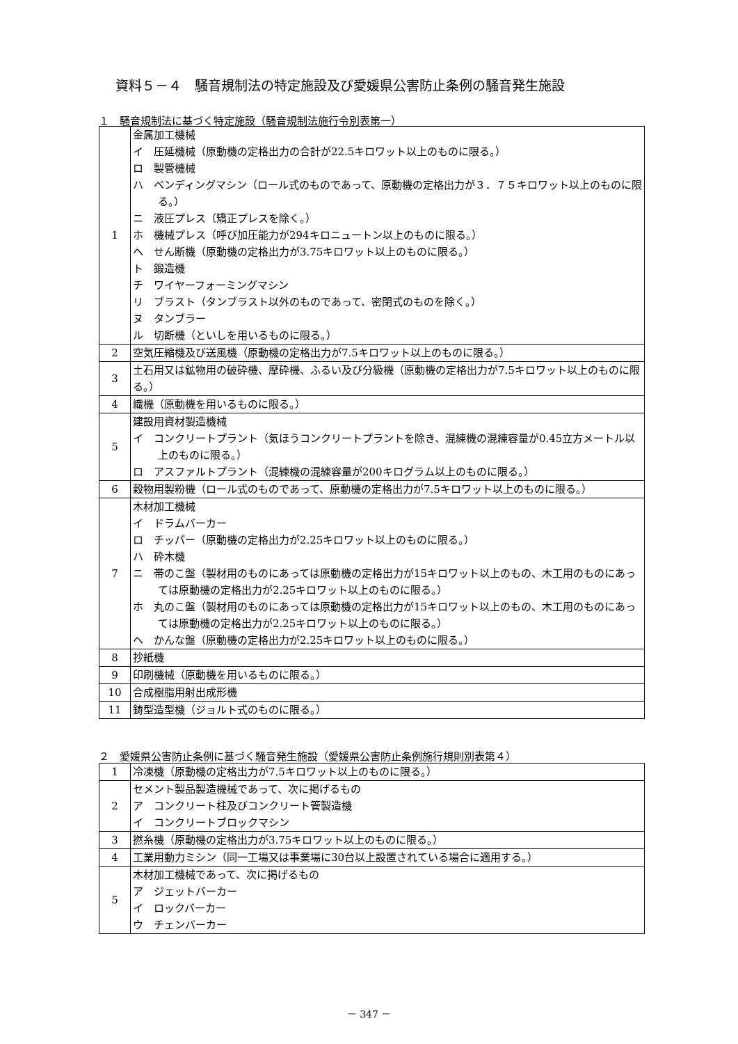資料５－４　騒音規制法の特定施設及び愛媛県公害防止条例の騒音発生施設
１　騒音規制法に基づく特定施設（騒音規制法施行令別表第一）
| 1 | 金属加工機械 イ 圧延機械（原動機の定格出力の合計が22.5キロワット以上のものに限る。） ロ 製管機械 ハ ベンディングマシン（ロール式のものであって、原動機の定格出力が３．７５キロワット以上のものに限る。） ニ 液圧プレス（矯正プレスを除く。） ホ 機械プレス（呼び加圧能力が294キロニュートン以上のものに限る。） ヘ せん断機（原動機の定格出力が3.75キロワット以上のものに限る。） ト 鍛造機 チ ワイヤーフォーミングマシン リ ブラスト（タンブラスト以外のものであって、密閉式のものを除く。） ヌ タンブラー ル 切断機（といしを用いるものに限る。） |
| 2 | 空気圧縮機及び送風機（原動機の定格出力が7.5キロワット以上のものに限る。） |
| 3 | 土石用又は鉱物用の破砕機、摩砕機、ふるい及び分級機（原動機の定格出力が7.5キロワット以上のものに限る。） |
| 4 | 織機（原動機を用いるものに限る。） |
| 5 | 建設用資材製造機械 イ コンクリートプラント（気ほうコンクリートプラントを除き、混練機の混練容量が0.45立方メートル以上のものに限る。） ロ アスファルトプラント（混練機の混練容量が200キログラム以上のものに限る。） |
| 6 | 穀物用製粉機（ロール式のものであって、原動機の定格出力が7.5キロワット以上のものに限る。） |
| 7 | 木材加工機械 イ ドラムバーカー ロ チッパー（原動機の定格出力が2.25キロワット以上のものに限る。） ハ 砕木機 ニ 帯のこ盤（製材用のものにあっては原動機の定格出力が15キロワット以上のもの、木工用のものにあっては原動機の定格出力が2.25キロワット以上のものに限る。） ホ 丸のこ盤（製材用のものにあっては原動機の定格出力が15キロワット以上のもの、木工用のものにあっては原動機の定格出力が2.25キロワット以上のものに限る。） ヘ かんな盤（原動機の定格出力が2.25キロワット以上のものに限る。） |
| 8 | 抄紙機 |
| 9 | 印刷機械（原動機を用いるものに限る。） |
| 10 | 合成樹脂用射出成形機 |
| 11 | 鋳型造型機（ジョルト式のものに限る。） |
２　愛媛県公害防止条例に基づく騒音発生施設（愛媛県公害防止条例施行規則別表第４）
| 1 | 冷凍機（原動機の定格出力が7.5キロワット以上のものに限る。） |
| 2 | セメント製品製造機械であって、次に掲げるもの ア コンクリート柱及びコンクリート管製造機 イ コンクリートブロックマシン |
| 3 | 撚糸機（原動機の定格出力が3.75キロワット以上のものに限る。） |
| 4 | 工業用動力ミシン（同一工場又は事業場に30台以上設置されている場合に適用する。） |
| 5 | 木材加工機械であって、次に掲げるもの ア ジェットバーカー イ ロックバーカー ウ チェンバーカー |
－ 347 －